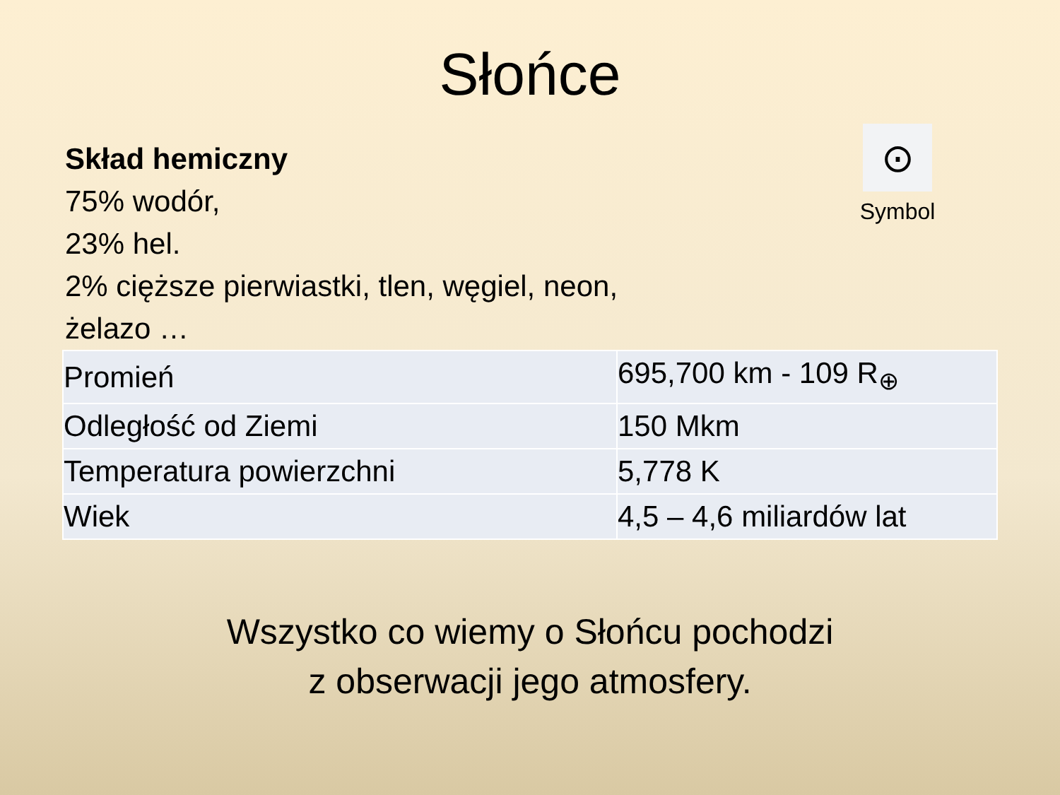Słońce
Skład hemiczny
75% wodór,
23% hel.
2% cięższe pierwiastki, tlen, węgiel, neon,
żelazo …
⊙
Symbol
| Promień | 695,700 km - 109 R<sub>⊕</sub> |
| Odległość od Ziemi | 150 Mkm |
| Temperatura powierzchni | 5,778 K |
| Wiek | 4,5 – 4,6 miliardów lat |
Wszystko co wiemy o Słońcu pochodzi
z obserwacji jego atmosfery.